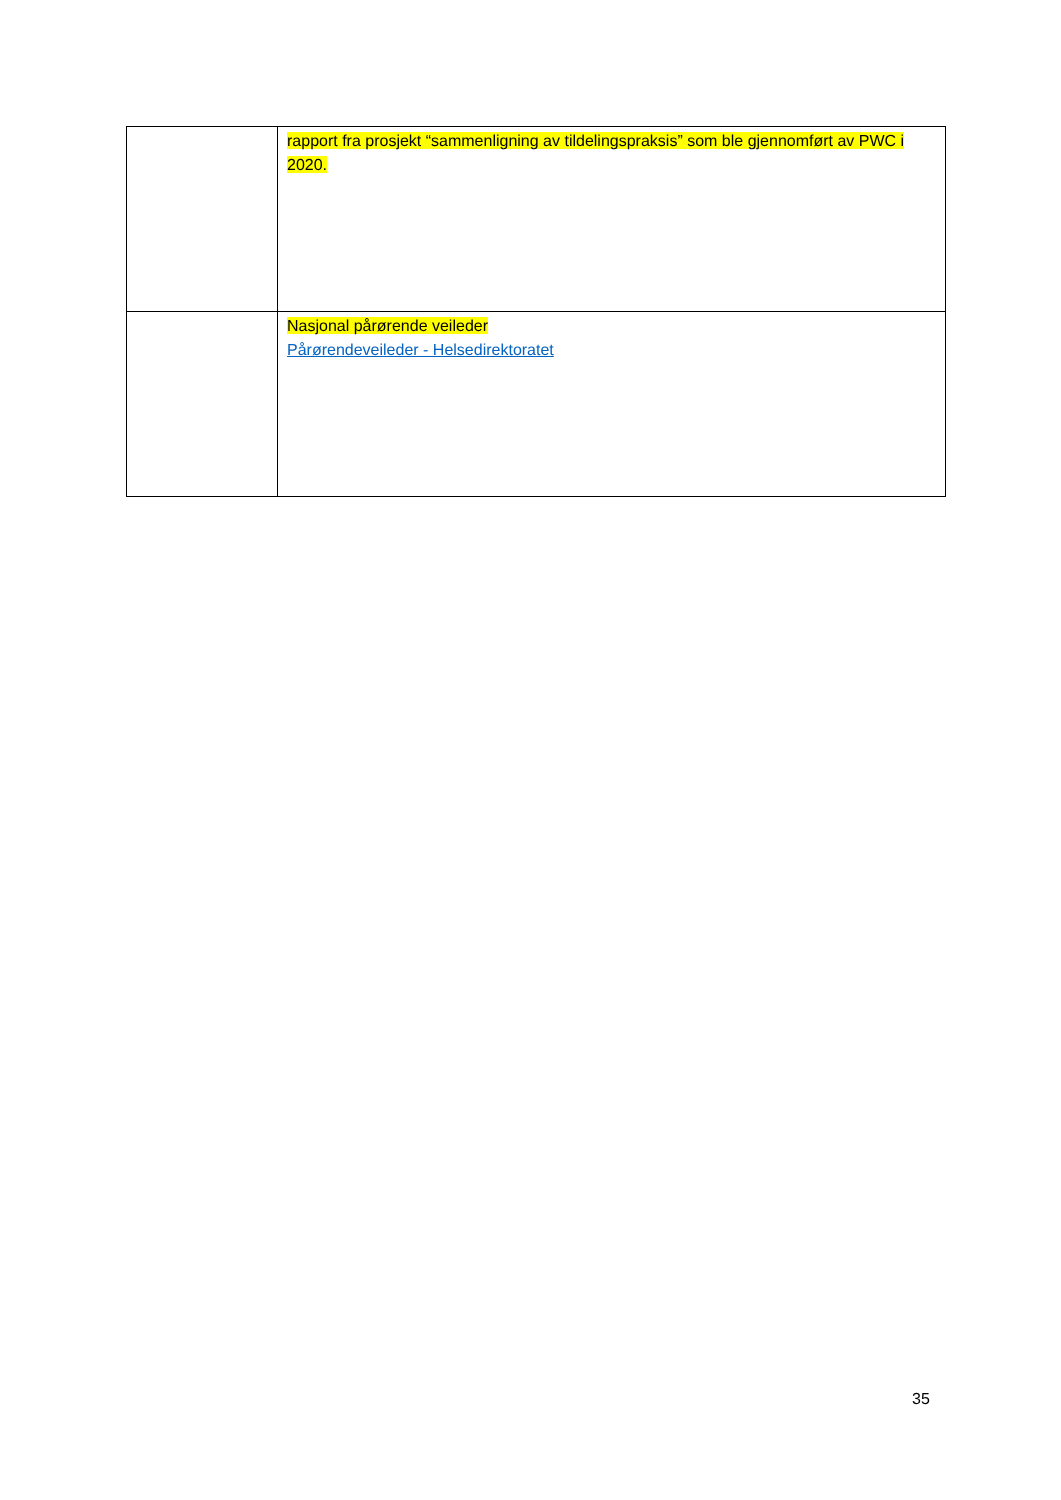| | rapport fra prosjekt “sammenligning av tildelingspraksis” som ble gjennomført av PWC i 2020. |
| | Nasjonal pårørende veileder Pårørendeveileder - Helsedirektoratet |
35